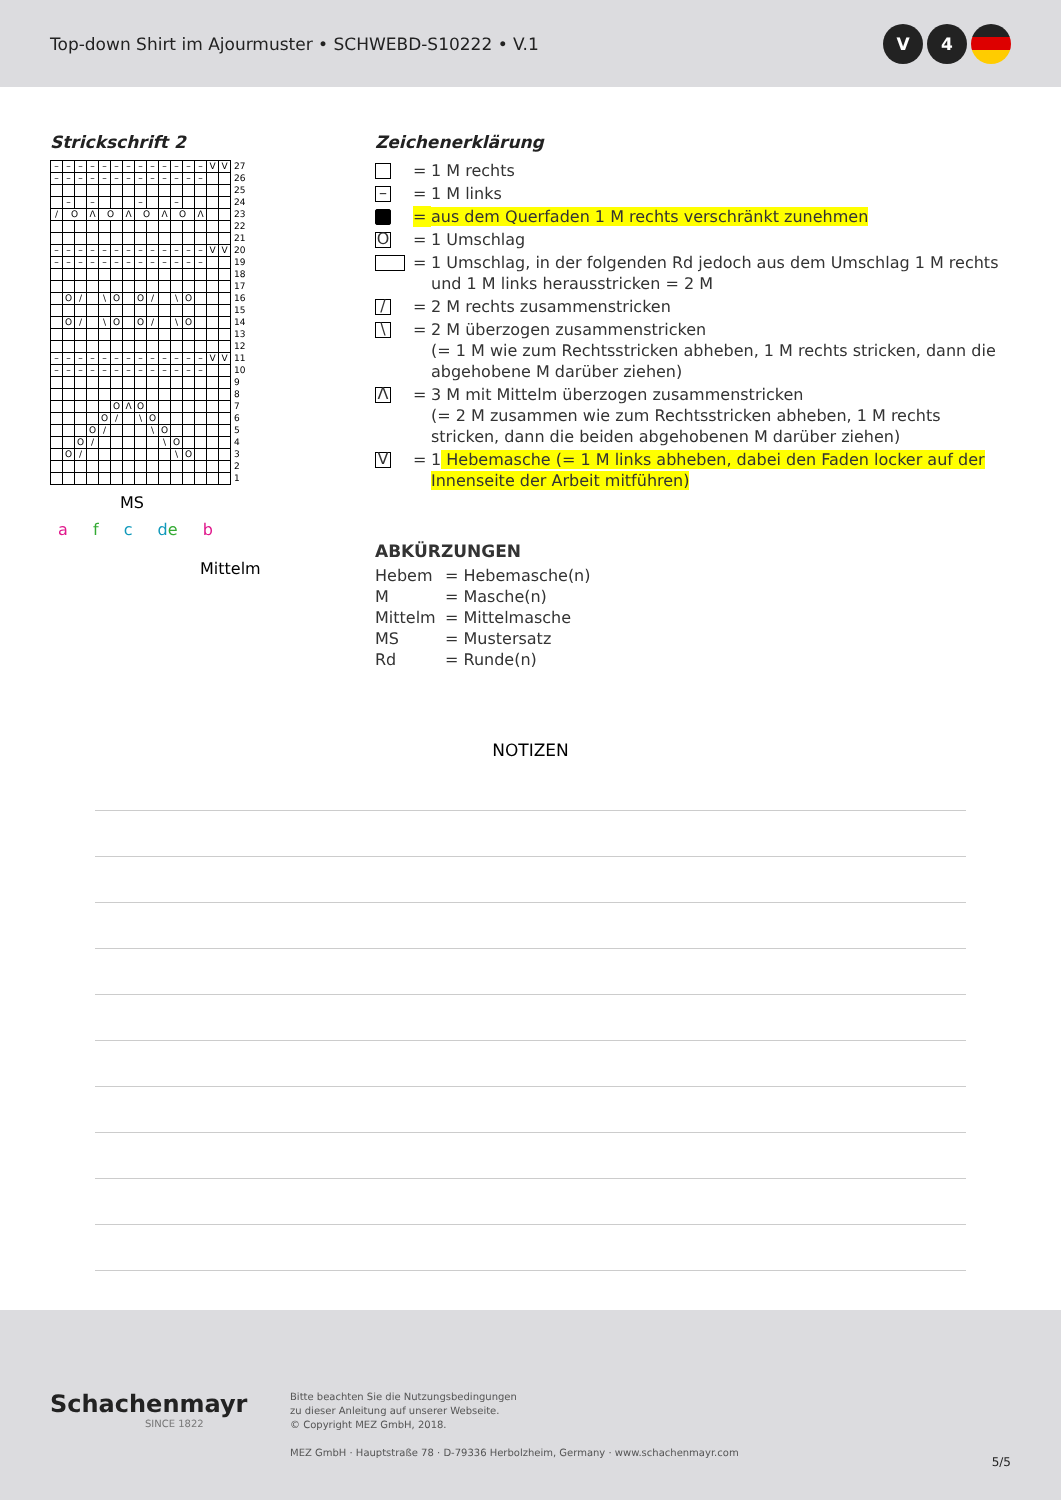Top-down Shirt im Ajourmuster • SCHWEBD-S10222 • V.1
V 4
Strickschrift 2
| – | – | – | – | – | – | – | – | – | – | – | – | – | V | V | 27 |
| – | – | – | – | – | – | – | – | – | – | – | – | – | | | 26 |
| | | | | | | | | | | | | | | | 25 |
| | – | | – | | | | – | | | – | | | | | 24 |
| / | O | | Λ | O | | Λ | O | | Λ | O | | Λ | | | 23 |
| | | | | | | | | | | | | | | | 22 |
| | | | | | | | | | | | | | | | 21 |
| – | – | – | – | – | – | – | – | – | – | – | – | – | V | V | 20 |
| – | – | – | – | – | – | – | – | – | – | – | – | – | | | 19 |
| | | | | | | | | | | | | | | | 18 |
| | | | | | | | | | | | | | | | 17 |
| | O | / | | \ | O | | O | / | | \ | O | | | | 16 |
| | | | | | | | | | | | | | | | 15 |
| | O | / | | \ | O | | O | / | | \ | O | | | | 14 |
| | | | | | | | | | | | | | | | 13 |
| | | | | | | | | | | | | | | | 12 |
| – | – | – | – | – | – | – | – | – | – | – | – | – | V | V | 11 |
| – | – | – | – | – | – | – | – | – | – | – | – | – | | | 10 |
| | | | | | | | | | | | | | | | 9 |
| | | | | | | | | | | | | | | | 8 |
| | | | | | O | Λ | O | | | | | | | | 7 |
| | | | | O | / | | \ | O | | | | | | | 6 |
| | | | O | / | | | | \ | O | | | | | | 5 |
| | | O | / | | | | | | \ | O | | | | | 4 |
| | O | / | | | | | | | | \ | O | | | | 3 |
| | | | | | | | | | | | | | | | 2 |
| | | | | | | | | | | | | | | | 1 |
MS
a f c de b
Mittelm
Zeichenerklärung
=
1 M rechts
–
=
1 M links
=
aus dem Querfaden 1 M rechts verschränkt zunehmen
O
=
1 Umschlag
=
1 Umschlag, in der folgenden Rd jedoch aus dem Umschlag 1 M rechts und 1 M links herausstricken = 2 M
/
=
2 M rechts zusammenstricken
\
=
2 M überzogen zusammenstricken
(= 1 M wie zum Rechtsstricken abheben, 1 M rechts stricken, dann die abgehobene M darüber ziehen)
Λ
=
3 M mit Mittelm überzogen zusammenstricken
(= 2 M zusammen wie zum Rechtsstricken abheben, 1 M rechts stricken, dann die beiden abgehobenen M darüber ziehen)
V
=
1 Hebemasche (= 1 M links abheben, dabei den Faden locker auf der Innenseite der Arbeit mitführen)
ABKÜRZUNGEN
Hebem
= Hebemasche(n)
M
= Masche(n)
Mittelm
= Mittelmasche
MS
= Mustersatz
Rd
= Runde(n)
NOTIZEN
Schachenmayr
SINCE 1822
Bitte beachten Sie die Nutzungsbedingungen
zu dieser Anleitung auf unserer Webseite.
© Copyright MEZ GmbH, 2018.
MEZ GmbH · Hauptstraße 78 · D-79336 Herbolzheim, Germany · www.schachenmayr.com
5/5